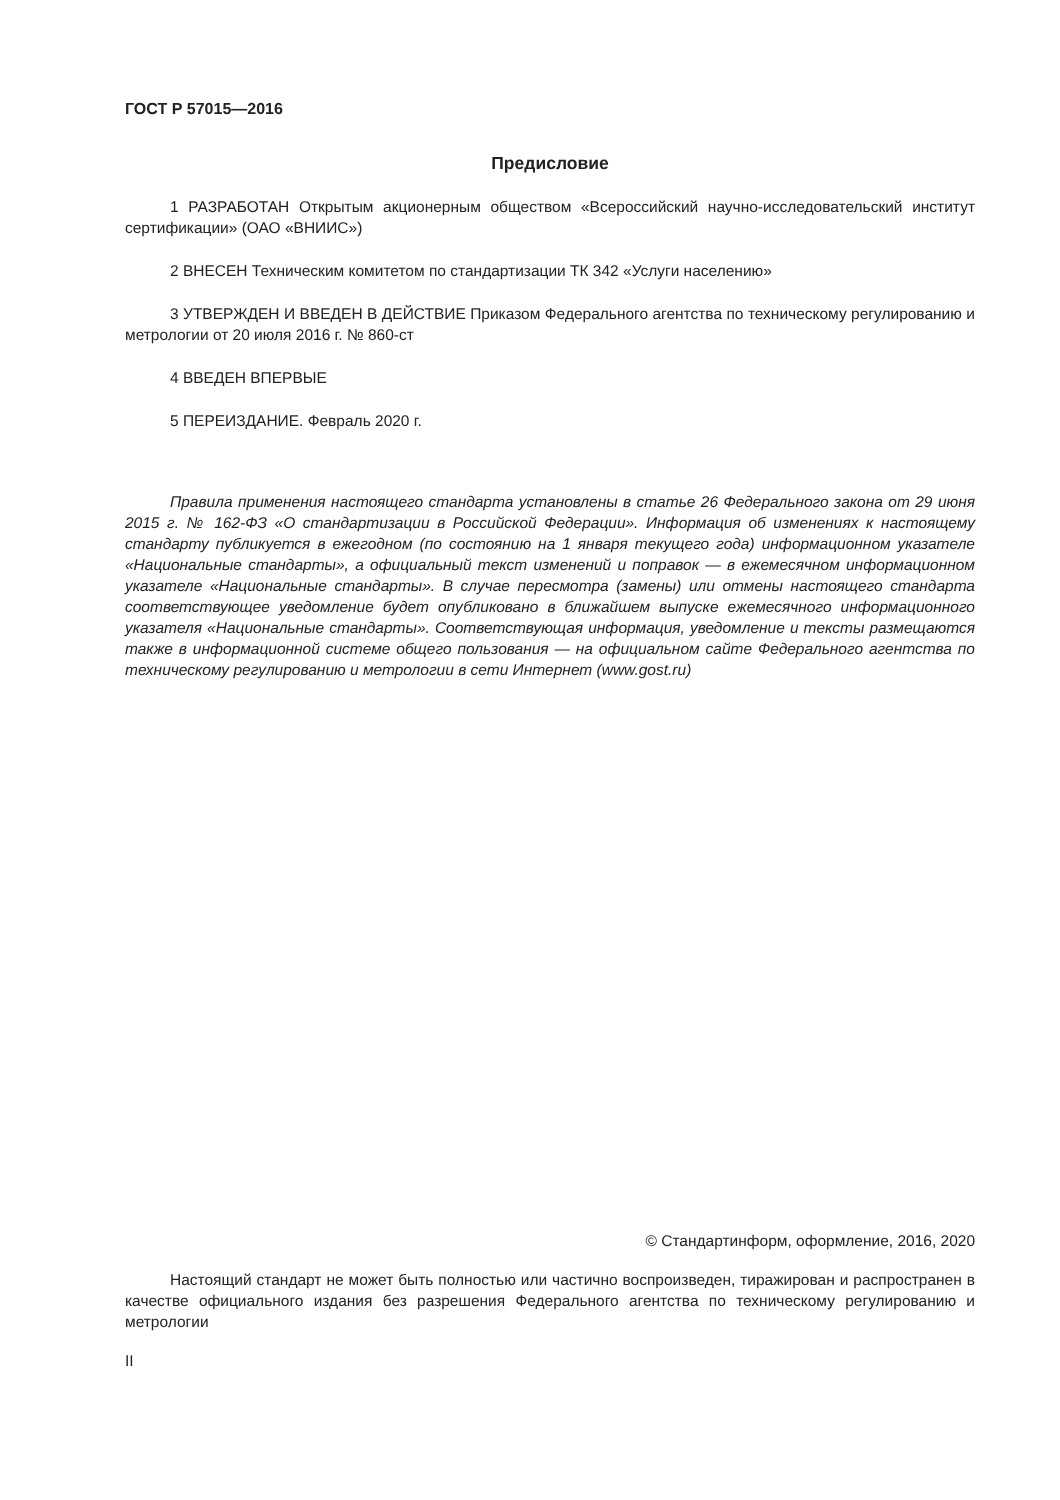ГОСТ Р 57015—2016
Предисловие
1 РАЗРАБОТАН Открытым акционерным обществом «Всероссийский научно-исследовательский институт сертификации» (ОАО «ВНИИС»)
2 ВНЕСЕН Техническим комитетом по стандартизации ТК 342 «Услуги населению»
3 УТВЕРЖДЕН И ВВЕДЕН В ДЕЙСТВИЕ Приказом Федерального агентства по техническому регулированию и метрологии от 20 июля 2016 г. № 860-ст
4 ВВЕДЕН ВПЕРВЫЕ
5 ПЕРЕИЗДАНИЕ. Февраль 2020 г.
Правила применения настоящего стандарта установлены в статье 26 Федерального закона от 29 июня 2015 г. № 162-ФЗ «О стандартизации в Российской Федерации». Информация об изменениях к настоящему стандарту публикуется в ежегодном (по состоянию на 1 января текущего года) информационном указателе «Национальные стандарты», а официальный текст изменений и поправок — в ежемесячном информационном указателе «Национальные стандарты». В случае пересмотра (замены) или отмены настоящего стандарта соответствующее уведомление будет опубликовано в ближайшем выпуске ежемесячного информационного указателя «Национальные стандарты». Соответствующая информация, уведомление и тексты размещаются также в информационной системе общего пользования — на официальном сайте Федерального агентства по техническому регулированию и метрологии в сети Интернет (www.gost.ru)
© Стандартинформ, оформление, 2016, 2020
Настоящий стандарт не может быть полностью или частично воспроизведен, тиражирован и распространен в качестве официального издания без разрешения Федерального агентства по техническому регулированию и метрологии
II